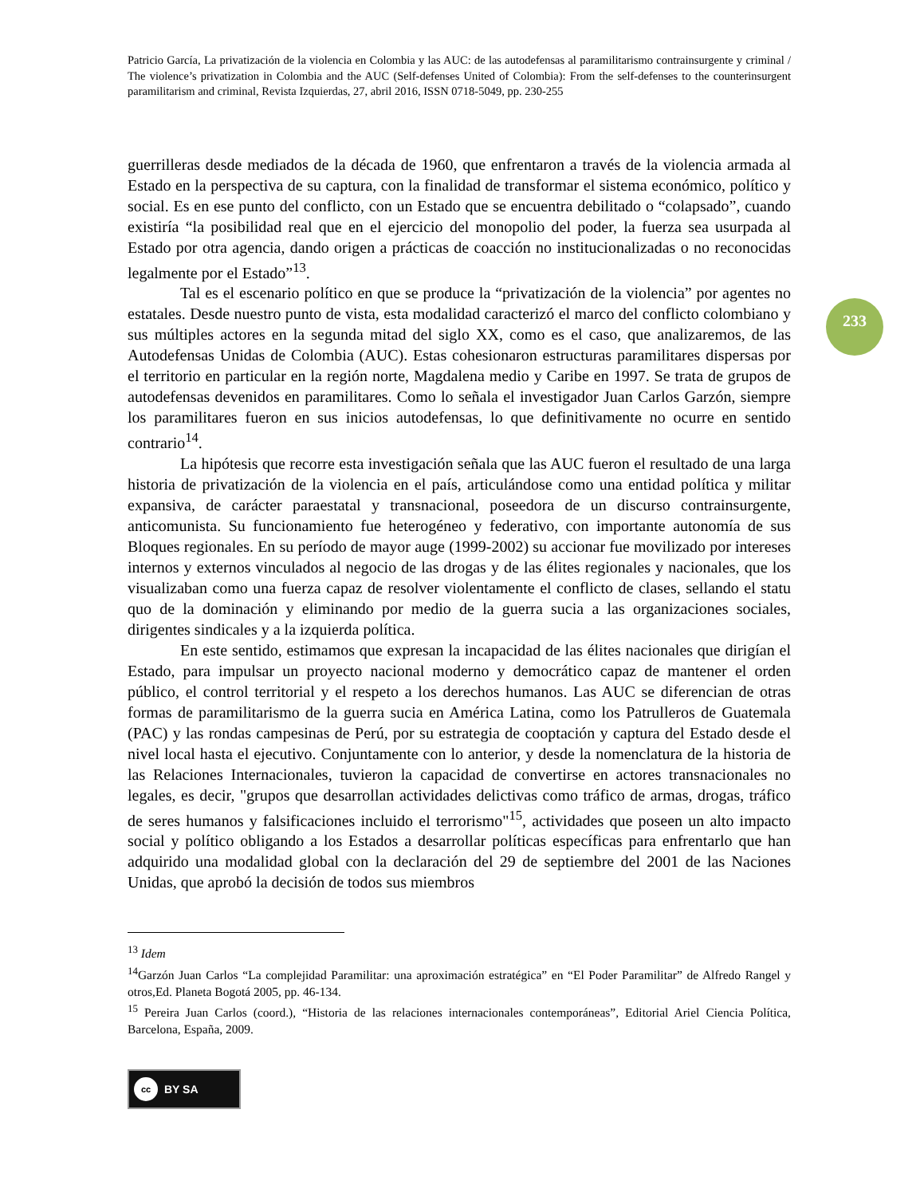233
Patricio García, La privatización de la violencia en Colombia y las AUC: de las autodefensas al paramilitarismo contrainsurgente y criminal / The violence’s privatization in Colombia and the AUC (Self-defenses United of Colombia): From the self-defenses to the counterinsurgent paramilitarism and criminal, Revista Izquierdas, 27, abril 2016, ISSN 0718-5049, pp. 230-255
guerrilleras desde mediados de la década de 1960, que enfrentaron a través de la violencia armada al Estado en la perspectiva de su captura, con la finalidad de transformar el sistema económico, político y social. Es en ese punto del conflicto, con un Estado que se encuentra debilitado o “colapsado”, cuando existiría “la posibilidad real que en el ejercicio del monopolio del poder, la fuerza sea usurpada al Estado por otra agencia, dando origen a prácticas de coacción no institucionalizadas o no reconocidas legalmente por el Estado”<sup>13</sup>.
Tal es el escenario político en que se produce la “privatización de la violencia” por agentes no estatales. Desde nuestro punto de vista, esta modalidad caracterizó el marco del conflicto colombiano y sus múltiples actores en la segunda mitad del siglo XX, como es el caso, que analizaremos, de las Autodefensas Unidas de Colombia (AUC). Estas cohesionaron estructuras paramilitares dispersas por el territorio en particular en la región norte, Magdalena medio y Caribe en 1997. Se trata de grupos de autodefensas devenidos en paramilitares. Como lo señala el investigador Juan Carlos Garzón, siempre los paramilitares fueron en sus inicios autodefensas, lo que definitivamente no ocurre en sentido contrario<sup>14</sup>.
La hipótesis que recorre esta investigación señala que las AUC fueron el resultado de una larga historia de privatización de la violencia en el país, articulándose como una entidad política y militar expansiva, de carácter paraestatal y transnacional, poseedora de un discurso contrainsurgente, anticomunista. Su funcionamiento fue heterogéneo y federativo, con importante autonomía de sus Bloques regionales. En su período de mayor auge (1999-2002) su accionar fue movilizado por intereses internos y externos vinculados al negocio de las drogas y de las élites regionales y nacionales, que los visualizaban como una fuerza capaz de resolver violentamente el conflicto de clases, sellando el statu quo de la dominación y eliminando por medio de la guerra sucia a las organizaciones sociales, dirigentes sindicales y a la izquierda política.
En este sentido, estimamos que expresan la incapacidad de las élites nacionales que dirigían el Estado, para impulsar un proyecto nacional moderno y democrático capaz de mantener el orden público, el control territorial y el respeto a los derechos humanos. Las AUC se diferencian de otras formas de paramilitarismo de la guerra sucia en América Latina, como los Patrulleros de Guatemala (PAC) y las rondas campesinas de Perú, por su estrategia de cooptación y captura del Estado desde el nivel local hasta el ejecutivo. Conjuntamente con lo anterior, y desde la nomenclatura de la historia de las Relaciones Internacionales, tuvieron la capacidad de convertirse en actores transnacionales no legales, es decir, "grupos que desarrollan actividades delictivas como tráfico de armas, drogas, tráfico de seres humanos y falsificaciones incluido el terrorismo"<sup>15</sup>, actividades que poseen un alto impacto social y político obligando a los Estados a desarrollar políticas específicas para enfrentarlo que han adquirido una modalidad global con la declaración del 29 de septiembre del 2001 de las Naciones Unidas, que aprobó la decisión de todos sus miembros
<sup>13</sup> Idem
<sup>14</sup> Garzón Juan Carlos “La complejidad Paramilitar: una aproximación estratégica” en “El Poder Paramilitar” de Alfredo Rangel y otros,Ed. Planeta Bogotá 2005, pp. 46-134.
<sup>15</sup> Pereira Juan Carlos (coord.), “Historia de las relaciones internacionales contemporáneas”, Editorial Ariel Ciencia Política, Barcelona, España, 2009.
cc BY SA